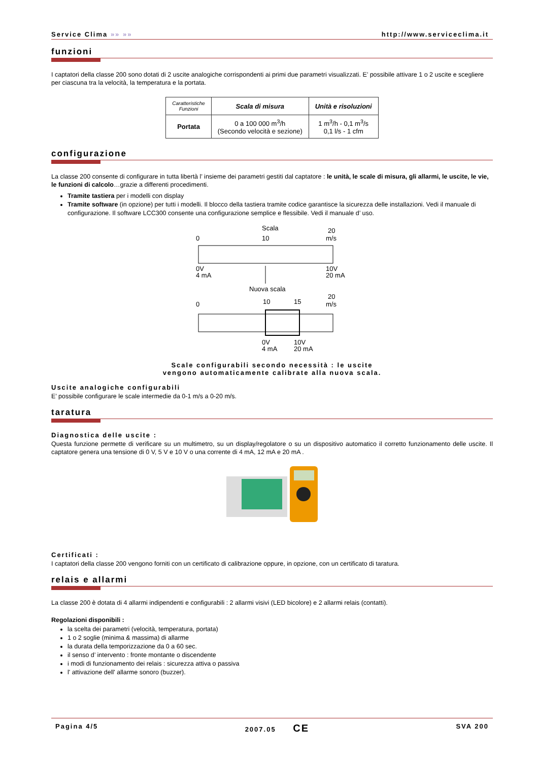Service Clima »» »» http://www.serviceclima.it
funzioni
I captatori della classe 200 sono dotati di 2 uscite analogiche corrispondenti ai primi due parametri visualizzati. E’ possibile attivare 1 o 2 uscite e scegliere per ciascuna tra la velocità, la temperatura e la portata.
| Caratteristiche Funzioni | Scala di misura | Unità e risoluzioni |
| --- | --- | --- |
| Portata | 0 a 100 000 m<sup>3</sup>/h (Secondo velocità e sezione) | 1 m<sup>3</sup>/h - 0,1 m<sup>3</sup>/s 0,1 l/s - 1 cfm |
configurazione
La classe 200 consente di configurare in tutta libertà l’ insieme dei parametri gestiti dal captatore : le unità, le scale di misura, gli allarmi, le uscite, le vie, le funzioni di calcolo…grazie a differenti procedimenti.
Tramite tastiera per i modelli con display
Tramite software (in opzione) per tutti i modelli. Il blocco della tastiera tramite codice garantisce la sicurezza delle installazioni. Vedi il manuale di configurazione. Il software LCC300 consente una configurazione semplice e flessibile. Vedi il manuale d’ uso.
Scala
0
10
20
m/s
0V
4 mA
10V
20 mA
Nuova scala
0
10
15
20
m/s
0V
4 mA
10V
20 mA
Scale configurabili secondo necessità : le uscite
vengono automaticamente calibrate alla nuova scala.
Uscite analogiche configurabili
E’ possibile configurare le scale intermedie da 0-1 m/s a 0-20 m/s.
taratura
Diagnostica delle uscite :
Questa funzione permette di verificare su un multimetro, su un display/regolatore o su un dispositivo automatico il corretto funzionamento delle uscite. Il captatore genera una tensione di 0 V, 5 V e 10 V o una corrente di 4 mA, 12 mA e 20 mA .
Certificati :
I captatori della classe 200 vengono forniti con un certificato di calibrazione oppure, in opzione, con un certificato di taratura.
relais e allarmi
La classe 200 è dotata di 4 allarmi indipendenti e configurabili : 2 allarmi visivi (LED bicolore) e 2 allarmi relais (contatti).
Regolazioni disponibili :
la scelta dei parametri (velocità, temperatura, portata)
1 o 2 soglie (minima & massima) di allarme
la durata della temporizzazione da 0 a 60 sec.
il senso d’ intervento : fronte montante o discendente
i modi di funzionamento dei relais : sicurezza attiva o passiva
l' attivazione dell' allarme sonoro (buzzer).
Pagina 4/5 2007.05 CE SVA 200